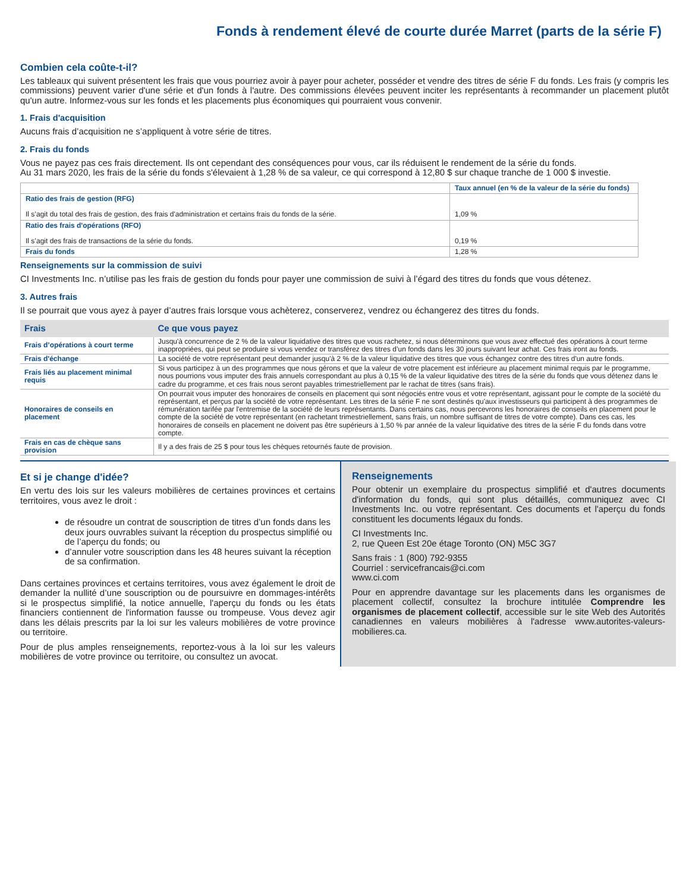Fonds à rendement élevé de courte durée Marret (parts de la série F)
Combien cela coûte-t-il?
Les tableaux qui suivent présentent les frais que vous pourriez avoir à payer pour acheter, posséder et vendre des titres de série F du fonds. Les frais (y compris les commissions) peuvent varier d'une série et d'un fonds à l'autre. Des commissions élevées peuvent inciter les représentants à recommander un placement plutôt qu'un autre. Informez-vous sur les fonds et les placements plus économiques qui pourraient vous convenir.
1. Frais d'acquisition
Aucuns frais d’acquisition ne s’appliquent à votre série de titres.
2. Frais du fonds
Vous ne payez pas ces frais directement. Ils ont cependant des conséquences pour vous, car ils réduisent le rendement de la série du fonds.
Au 31 mars 2020, les frais de la série du fonds s'élevaient à 1,28 % de sa valeur, ce qui correspond à 12,80 $ sur chaque tranche de 1 000 $ investie.
| | Taux annuel (en % de la valeur de la série du fonds) |
| Ratio des frais de gestion (RFG) Il s’agit du total des frais de gestion, des frais d'administration et certains frais du fonds de la série. | 1,09 % |
| Ratio des frais d'opérations (RFO) Il s’agit des frais de transactions de la série du fonds. | 0,19 % |
| Frais du fonds | 1,28 % |
Renseignements sur la commission de suivi
CI Investments Inc. n’utilise pas les frais de gestion du fonds pour payer une commission de suivi à l’égard des titres du fonds que vous détenez.
3. Autres frais
Il se pourrait que vous ayez à payer d’autres frais lorsque vous achèterez, conserverez, vendrez ou échangerez des titres du fonds.
| Frais | Ce que vous payez |
| --- | --- |
| Frais d’opérations à court terme | Jusqu'à concurrence de 2 % de la valeur liquidative des titres que vous rachetez, si nous déterminons que vous avez effectué des opérations à court terme inappropriées, qui peut se produire si vous vendez or transférez des titres d’un fonds dans les 30 jours suivant leur achat. Ces frais iront au fonds. |
| Frais d'échange | La société de votre représentant peut demander jusqu'à 2 % de la valeur liquidative des titres que vous échangez contre des titres d'un autre fonds. |
| Frais liés au placement minimal requis | Si vous participez à un des programmes que nous gérons et que la valeur de votre placement est inférieure au placement minimal requis par le programme, nous pourrions vous imputer des frais annuels correspondant au plus à 0,15 % de la valeur liquidative des titres de la série du fonds que vous détenez dans le cadre du programme, et ces frais nous seront payables trimestriellement par le rachat de titres (sans frais). |
| Honoraires de conseils en placement | On pourrait vous imputer des honoraires de conseils en placement qui sont négociés entre vous et votre représentant, agissant pour le compte de la société du représentant, et perçus par la société de votre représentant. Les titres de la série F ne sont destinés qu'aux investisseurs qui participent à des programmes de rémunération tarifée par l'entremise de la société de leurs représentants. Dans certains cas, nous percevrons les honoraires de conseils en placement pour le compte de la société de votre représentant (en rachetant trimestriellement, sans frais, un nombre suffisant de titres de votre compte). Dans ces cas, les honoraires de conseils en placement ne doivent pas être supérieurs à 1,50 % par année de la valeur liquidative des titres de la série F du fonds dans votre compte. |
| Frais en cas de chèque sans provision | Il y a des frais de 25 $ pour tous les chèques retournés faute de provision. |
Et si je change d'idée?
En vertu des lois sur les valeurs mobilières de certaines provinces et certains territoires, vous avez le droit :
de résoudre un contrat de souscription de titres d’un fonds dans les deux jours ouvrables suivant la réception du prospectus simplifié ou de l’aperçu du fonds; ou
d’annuler votre souscription dans les 48 heures suivant la réception de sa confirmation.
Dans certaines provinces et certains territoires, vous avez également le droit de demander la nullité d’une souscription ou de poursuivre en dommages-intérêts si le prospectus simplifié, la notice annuelle, l'aperçu du fonds ou les états financiers contiennent de l'information fausse ou trompeuse. Vous devez agir dans les délais prescrits par la loi sur les valeurs mobilières de votre province ou territoire.
Pour de plus amples renseignements, reportez-vous à la loi sur les valeurs mobilières de votre province ou territoire, ou consultez un avocat.
Renseignements
Pour obtenir un exemplaire du prospectus simplifié et d'autres documents d'information du fonds, qui sont plus détaillés, communiquez avec CI Investments Inc. ou votre représentant. Ces documents et l'aperçu du fonds constituent les documents légaux du fonds.
CI Investments Inc.
2, rue Queen Est 20e étage Toronto (ON) M5C 3G7
Sans frais : 1 (800) 792-9355
Courriel : servicefrancais@ci.com
www.ci.com
Pour en apprendre davantage sur les placements dans les organismes de placement collectif, consultez la brochure intitulée Comprendre les organismes de placement collectif, accessible sur le site Web des Autorités canadiennes en valeurs mobilières à l'adresse www.autorites-valeurs-mobilieres.ca.